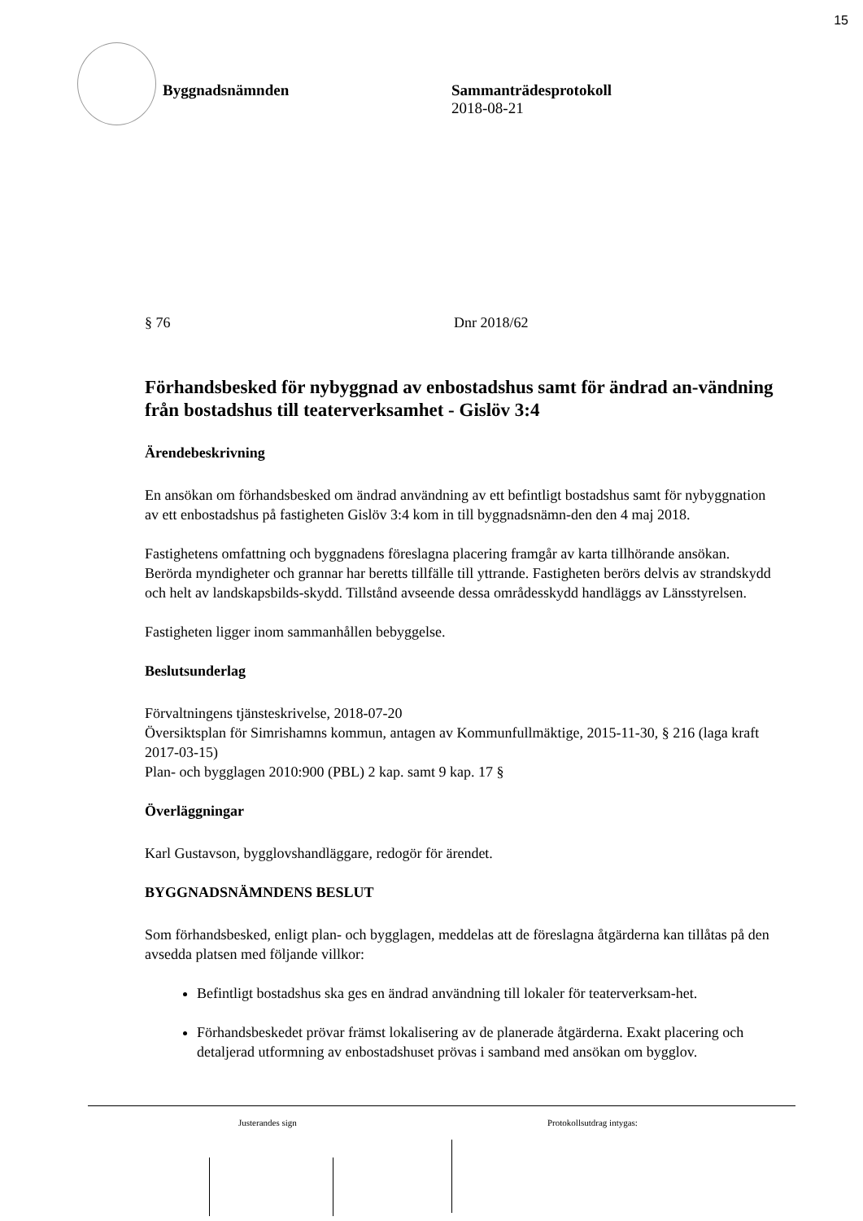15
Byggnadsnämnden Sammanträdesprotokoll
2018-08-21
§ 76 Dnr 2018/62
Förhandsbesked för nybyggnad av enbostadshus samt för ändrad an-vändning från bostadshus till teaterverksamhet - Gislöv 3:4
Ärendebeskrivning
En ansökan om förhandsbesked om ändrad användning av ett befintligt bostadshus samt för nybyggnation av ett enbostadshus på fastigheten Gislöv 3:4 kom in till byggnadsnämn-den den 4 maj 2018.
Fastighetens omfattning och byggnadens föreslagna placering framgår av karta tillhörande ansökan. Berörda myndigheter och grannar har beretts tillfälle till yttrande. Fastigheten berörs delvis av strandskydd och helt av landskapsbilds-skydd. Tillstånd avseende dessa områdesskydd handläggs av Länsstyrelsen.
Fastigheten ligger inom sammanhållen bebyggelse.
Beslutsunderlag
Förvaltningens tjänsteskrivelse, 2018-07-20
Översiktsplan för Simrishamns kommun, antagen av Kommunfullmäktige, 2015-11-30, § 216 (laga kraft 2017-03-15)
Plan- och bygglagen 2010:900 (PBL) 2 kap. samt 9 kap. 17 §
Överläggningar
Karl Gustavson, bygglovshandläggare, redogör för ärendet.
BYGGNADSNÄMNDENS BESLUT
Som förhandsbesked, enligt plan- och bygglagen, meddelas att de föreslagna åtgärderna kan tillåtas på den avsedda platsen med följande villkor:
Befintligt bostadshus ska ges en ändrad användning till lokaler för teaterverksam-het.
Förhandsbeskedet prövar främst lokalisering av de planerade åtgärderna. Exakt placering och detaljerad utformning av enbostadshuset prövas i samband med ansökan om bygglov.
Justerandes sign Protokollsutdrag intygas: